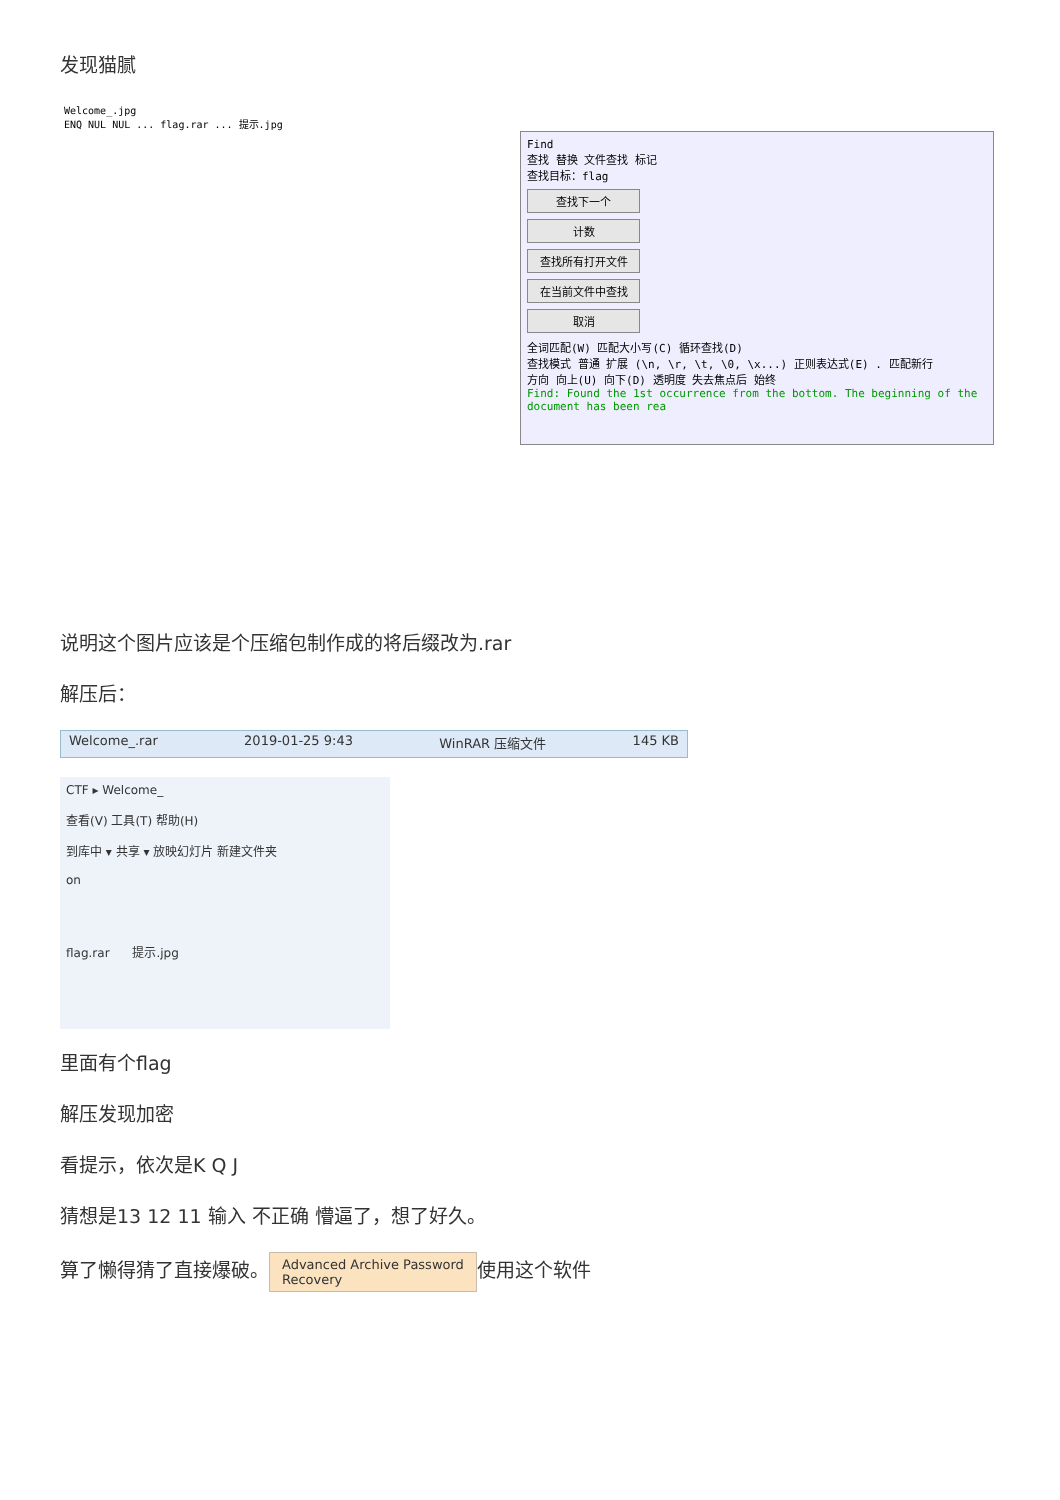发现猫腻
Welcome_.jpg
ENQ NUL NUL ... flag.rar ... 提示.jpg
Find
查找 替换 文件查找 标记
查找目标：flag
查找下一个
计数
查找所有打开文件
在当前文件中查找
取消
全词匹配(W) 匹配大小写(C) 循环查找(D)
查找模式 普通 扩展 (\n, \r, \t, \0, \x...) 正则表达式(E) . 匹配新行
方向 向上(U) 向下(D) 透明度 失去焦点后 始终
Find: Found the 1st occurrence from the bottom. The beginning of the document has been rea
说明这个图片应该是个压缩包制作成的将后缀改为.rar
解压后：
Welcome_.rar 2019-01-25 9:43 WinRAR 压缩文件 145 KB
CTF ▸ Welcome_
查看(V) 工具(T) 帮助(H)
到库中 ▾ 共享 ▾ 放映幻灯片 新建文件夹
on
flag.rar 提示.jpg
里面有个flag
解压发现加密
看提示，依次是K Q J
猜想是13 12 11 输入 不正确 懵逼了，想了好久。
算了懒得猜了直接爆破。 Advanced Archive Password
Recovery 使用这个软件